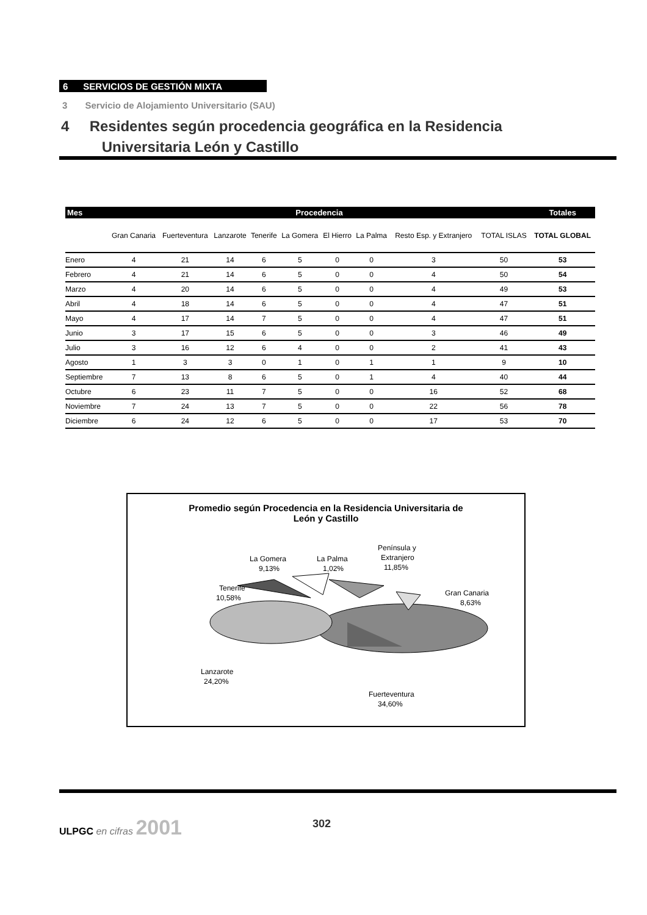6 SERVICIOS DE GESTIÓN MIXTA
3 Servicio de Alojamiento Universitario (SAU)
4 Residentes según procedencia geográfica en la Residencia
Universitaria León y Castillo
| Mes | Procedencia | | | | | | | | | Totales |
| --- | --- | --- | --- | --- | --- | --- | --- | --- | --- | --- |
| | Gran Canaria | Fuerteventura | Lanzarote | Tenerife | La Gomera | El Hierro | La Palma | Resto Esp. y Extranjero | TOTAL ISLAS | TOTAL GLOBAL |
| Enero | 4 | 21 | 14 | 6 | 5 | 0 | 0 | 3 | 50 | 53 |
| Febrero | 4 | 21 | 14 | 6 | 5 | 0 | 0 | 4 | 50 | 54 |
| Marzo | 4 | 20 | 14 | 6 | 5 | 0 | 0 | 4 | 49 | 53 |
| Abril | 4 | 18 | 14 | 6 | 5 | 0 | 0 | 4 | 47 | 51 |
| Mayo | 4 | 17 | 14 | 7 | 5 | 0 | 0 | 4 | 47 | 51 |
| Junio | 3 | 17 | 15 | 6 | 5 | 0 | 0 | 3 | 46 | 49 |
| Julio | 3 | 16 | 12 | 6 | 4 | 0 | 0 | 2 | 41 | 43 |
| Agosto | 1 | 3 | 3 | 0 | 1 | 0 | 1 | 1 | 9 | 10 |
| Septiembre | 7 | 13 | 8 | 6 | 5 | 0 | 1 | 4 | 40 | 44 |
| Octubre | 6 | 23 | 11 | 7 | 5 | 0 | 0 | 16 | 52 | 68 |
| Noviembre | 7 | 24 | 13 | 7 | 5 | 0 | 0 | 22 | 56 | 78 |
| Diciembre | 6 | 24 | 12 | 6 | 5 | 0 | 0 | 17 | 53 | 70 |
Promedio según Procedencia en la Residencia Universitaria de
León y Castillo
La Gomera
9,13%
La Palma
1,02%
Península y
Extranjero
11,85%
Tenerife
10,58%
Gran Canaria
8,63%
Lanzarote
24,20%
Fuerteventura
34,60%
ULPGC en cifras 2001 302